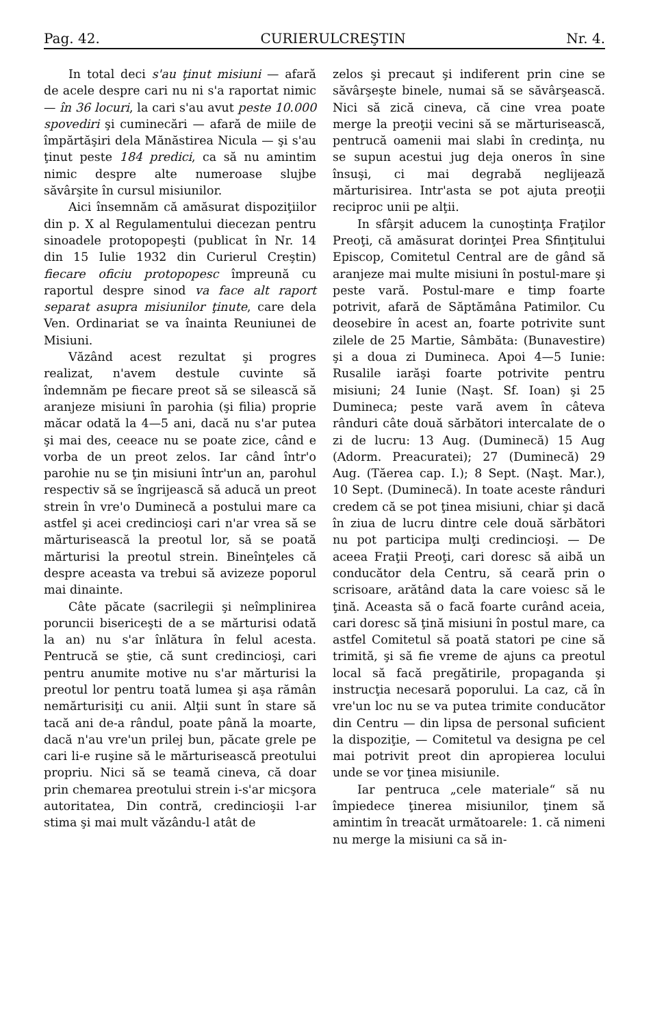Pag. 42. CURIERULCREŞTIN Nr. 4.
In total deci s'au ţinut misiuni — afară de acele despre cari nu ni s'a raportat nimic — în 36 locuri, la cari s'au avut peste 10.000 spovediri şi cuminecări — afară de miile de împărtăşiri dela Mănăstirea Nicula — şi s'au ţinut peste 184 predici, ca să nu amintim nimic despre alte numeroase slujbe săvârşite în cursul misiunilor.
Aici însemnăm că amăsurat dispoziţiilor din p. X al Regulamentului diecezan pentru sinoadele protopopeşti (publicat în Nr. 14 din 15 Iulie 1932 din Curierul Creştin) fiecare oficiu protopopesc împreună cu raportul despre sinod va face alt raport separat asupra misiunilor ţinute, care dela Ven. Ordinariat se va înainta Reuniunei de Misiuni.
Văzând acest rezultat şi progres realizat, n'avem destule cuvinte să îndemnăm pe fiecare preot să se silească să aranjeze misiuni în parohia (şi filia) proprie măcar odată la 4—5 ani, dacă nu s'ar putea şi mai des, ceeace nu se poate zice, când e vorba de un preot zelos. Iar când într'o parohie nu se ţin misiuni într'un an, parohul respectiv să se îngrijească să aducă un preot strein în vre'o Duminecă a postului mare ca astfel şi acei credincioşi cari n'ar vrea să se mărturisească la preotul lor, să se poată mărturisi la preotul strein. Bineînţeles că despre aceasta va trebui să avizeze poporul mai dinainte.
Câte păcate (sacrilegii şi neîmplinirea poruncii bisericeşti de a se mărturisi odată la an) nu s'ar înlătura în felul acesta. Pentrucă se ştie, că sunt credincioşi, cari pentru anumite motive nu s'ar mărturisi la preotul lor pentru toată lumea şi aşa rămân nemărturisiţi cu anii. Alţii sunt în stare să tacă ani de-a rândul, poate până la moarte, dacă n'au vre'un prilej bun, păcate grele pe cari li-e ruşine să le mărturisească preotului propriu. Nici să se teamă cineva, că doar prin chemarea preotului strein i-s'ar micşora autoritatea, Din contră, credincioşii l-ar stima şi mai mult văzându-l atât de
zelos şi precaut şi indiferent prin cine se săvârşeşte binele, numai să se săvârşească. Nici să zică cineva, că cine vrea poate merge la preoţii vecini să se mărturisească, pentrucă oamenii mai slabi în credinţa, nu se supun acestui jug deja oneros în sine însuşi, ci mai degrabă neglijează mărturisirea. Intr'asta se pot ajuta preoţii reciproc unii pe alţii.
In sfârşit aducem la cunoştinţa Fraţilor Preoţi, că amăsurat dorinţei Prea Sfinţitului Episcop, Comitetul Central are de gând să aranjeze mai multe misiuni în postul-mare şi peste vară. Postul-mare e timp foarte potrivit, afară de Săptămâna Patimilor. Cu deosebire în acest an, foarte potrivite sunt zilele de 25 Martie, Sâmbăta: (Bunavestire) şi a doua zi Dumineca. Apoi 4—5 Iunie: Rusalile iarăşi foarte potrivite pentru misiuni; 24 Iunie (Naşt. Sf. Ioan) şi 25 Dumineca; peste vară avem în câteva rânduri câte două sărbători intercalate de o zi de lucru: 13 Aug. (Duminecă) 15 Aug (Adorm. Preacuratei); 27 (Duminecă) 29 Aug. (Tăerea cap. I.); 8 Sept. (Naşt. Mar.), 10 Sept. (Duminecă). In toate aceste rânduri credem că se pot ţinea misiuni, chiar şi dacă în ziua de lucru dintre cele două sărbători nu pot participa mulţi credincioşi. — De aceea Fraţii Preoţi, cari doresc să aibă un conducător dela Centru, să ceară prin o scrisoare, arătând data la care voiesc să le ţină. Aceasta să o facă foarte curând aceia, cari doresc să ţină misiuni în postul mare, ca astfel Comitetul să poată statori pe cine să trimită, şi să fie vreme de ajuns ca preotul local să facă pregătirile, propaganda şi instrucţia necesară poporului. La caz, că în vre'un loc nu se va putea trimite conducător din Centru — din lipsa de personal suficient la dispoziţie, — Comitetul va designa pe cel mai potrivit preot din apropierea locului unde se vor ţinea misiunile.
Iar pentruca „cele materiale“ să nu împiedece ţinerea misiunilor, ţinem să amintim în treacăt următoarele: 1. că nimeni nu merge la misiuni ca să in-